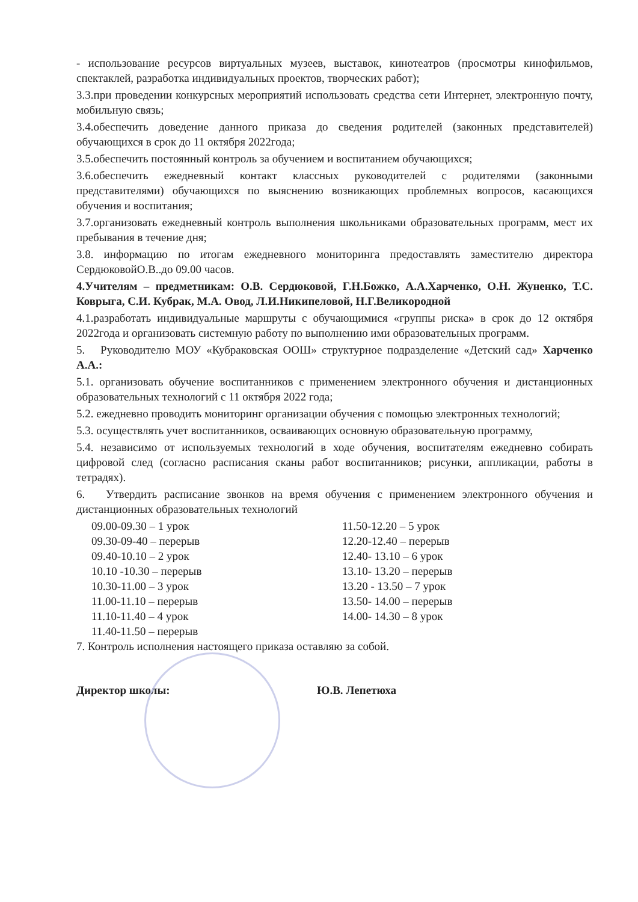- использование ресурсов виртуальных музеев, выставок, кинотеатров (просмотры кинофильмов, спектаклей, разработка индивидуальных проектов, творческих работ);
3.3.при проведении конкурсных мероприятий использовать средства сети Интернет, электронную почту, мобильную связь;
3.4.обеспечить доведение данного приказа до сведения родителей (законных представителей) обучающихся в срок до 11 октября 2022года;
3.5.обеспечить постоянный контроль за обучением и воспитанием обучающихся;
3.6.обеспечить ежедневный контакт классных руководителей с родителями (законными представителями) обучающихся по выяснению возникающих проблемных вопросов, касающихся обучения и воспитания;
3.7.организовать ежедневный контроль выполнения школьниками образовательных программ, мест их пребывания в течение дня;
3.8. информацию по итогам ежедневного мониторинга предоставлять заместителю директора СердюковойО.В..до 09.00 часов.
4.Учителям – предметникам: О.В. Сердюковой, Г.Н.Божко, А.А.Харченко, О.Н. Жуненко, Т.С. Коврыга, С.И. Кубрак, М.А. Овод, Л.И.Никипеловой, Н.Г.Великородной
4.1.разработать индивидуальные маршруты с обучающимися «группы риска» в срок до 12 октября 2022года и организовать системную работу по выполнению ими образовательных программ.
5. Руководителю МОУ «Кубраковская ООШ» структурное подразделение «Детский сад» Харченко А.А.:
5.1. организовать обучение воспитанников с применением электронного обучения и дистанционных образовательных технологий с 11 октября 2022 года;
5.2. ежедневно проводить мониторинг организации обучения с помощью электронных технологий;
5.3. осуществлять учет воспитанников, осваивающих основную образовательную программу,
5.4. независимо от используемых технологий в ходе обучения, воспитателям ежедневно собирать цифровой след (согласно расписания сканы работ воспитанников; рисунки, аппликации, работы в тетрадях).
6. Утвердить расписание звонков на время обучения с применением электронного обучения и дистанционных образовательных технологий
09.00-09.30 – 1 урок
09.30-09-40 – перерыв
09.40-10.10 – 2 урок
10.10 -10.30 – перерыв
10.30-11.00 – 3 урок
11.00-11.10 – перерыв
11.10-11.40 – 4 урок
11.40-11.50 – перерыв
11.50-12.20 – 5 урок
12.20-12.40 – перерыв
12.40- 13.10 – 6 урок
13.10- 13.20 – перерыв
13.20 - 13.50 – 7 урок
13.50- 14.00 – перерыв
14.00- 14.30 – 8 урок
7. Контроль исполнения настоящего приказа оставляю за собой.
Директор школы: Ю.В. Лепетюха